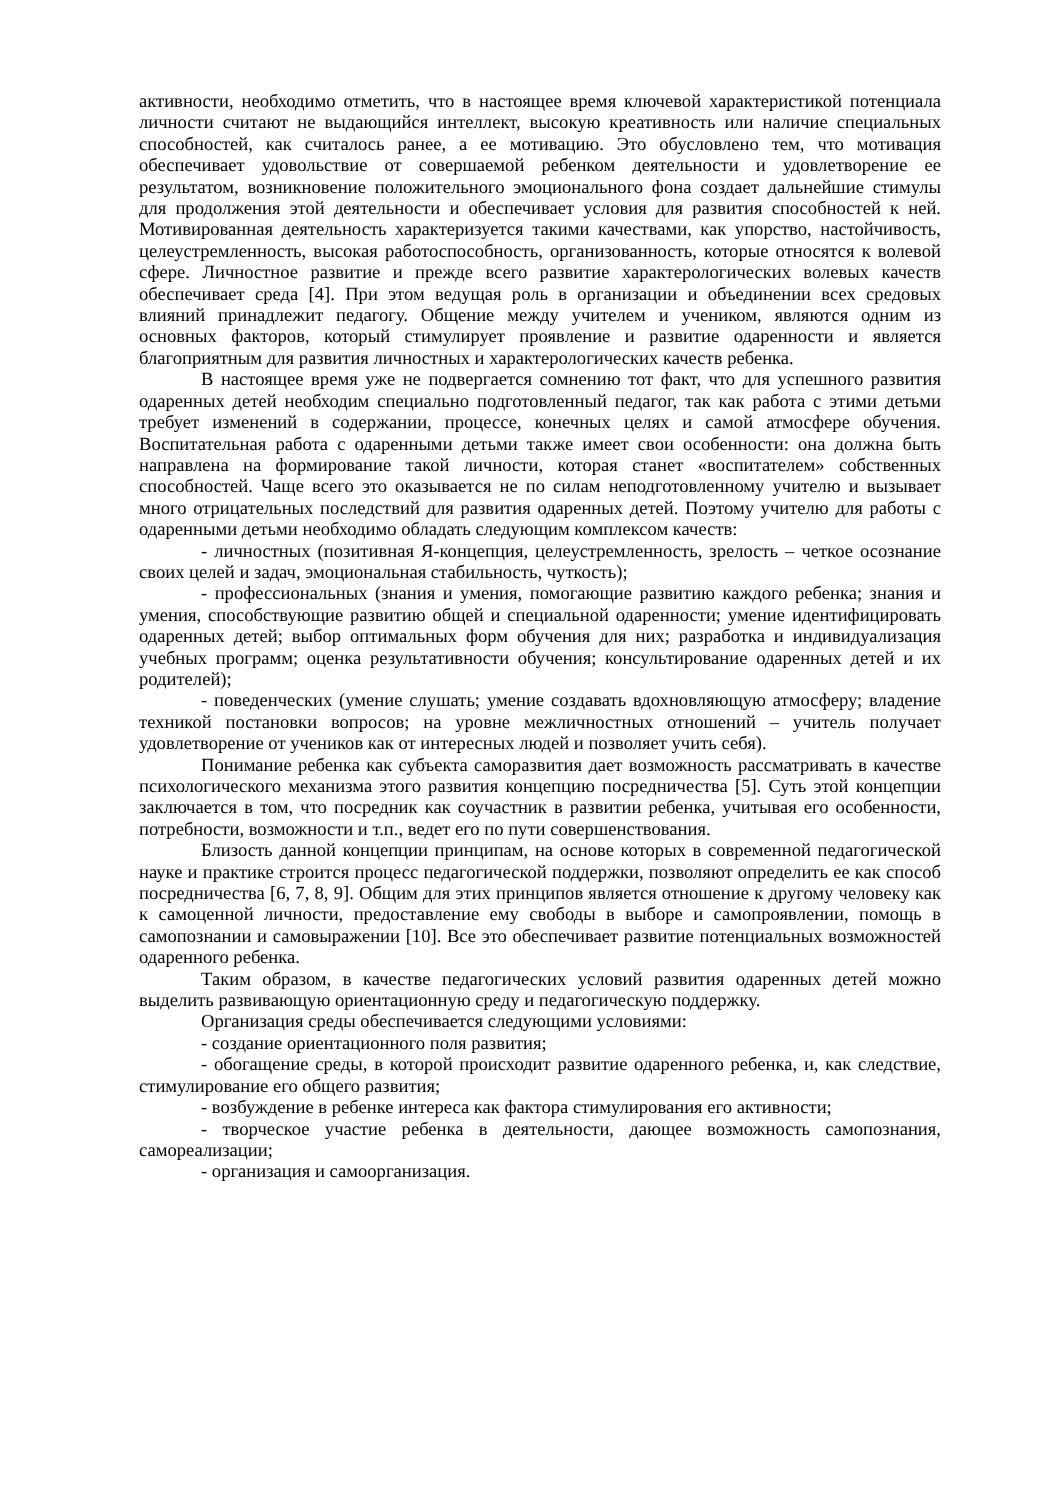активности, необходимо отметить, что в настоящее время ключевой характеристикой потенциала личности считают не выдающийся интеллект, высокую креативность или наличие специальных способностей, как считалось ранее, а ее мотивацию. Это обусловлено тем, что мотивация обеспечивает удовольствие от совершаемой ребенком деятельности и удовлетворение ее результатом, возникновение положительного эмоционального фона создает дальнейшие стимулы для продолжения этой деятельности и обеспечивает условия для развития способностей к ней. Мотивированная деятельность характеризуется такими качествами, как упорство, настойчивость, целеустремленность, высокая работоспособность, организованность, которые относятся к волевой сфере. Личностное развитие и прежде всего развитие характерологических волевых качеств обеспечивает среда [4]. При этом ведущая роль в организации и объединении всех средовых влияний принадлежит педагогу. Общение между учителем и учеником, являются одним из основных факторов, который стимулирует проявление и развитие одаренности и является благоприятным для развития личностных и характерологических качеств ребенка.
В настоящее время уже не подвергается сомнению тот факт, что для успешного развития одаренных детей необходим специально подготовленный педагог, так как работа с этими детьми требует изменений в содержании, процессе, конечных целях и самой атмосфере обучения. Воспитательная работа с одаренными детьми также имеет свои особенности: она должна быть направлена на формирование такой личности, которая станет «воспитателем» собственных способностей. Чаще всего это оказывается не по силам неподготовленному учителю и вызывает много отрицательных последствий для развития одаренных детей. Поэтому учителю для работы с одаренными детьми необходимо обладать следующим комплексом качеств:
- личностных (позитивная Я-концепция, целеустремленность, зрелость – четкое осознание своих целей и задач, эмоциональная стабильность, чуткость);
- профессиональных (знания и умения, помогающие развитию каждого ребенка; знания и умения, способствующие развитию общей и специальной одаренности; умение идентифицировать одаренных детей; выбор оптимальных форм обучения для них; разработка и индивидуализация учебных программ; оценка результативности обучения; консультирование одаренных детей и их родителей);
- поведенческих (умение слушать; умение создавать вдохновляющую атмосферу; владение техникой постановки вопросов; на уровне межличностных отношений – учитель получает удовлетворение от учеников как от интересных людей и позволяет учить себя).
Понимание ребенка как субъекта саморазвития дает возможность рассматривать в качестве психологического механизма этого развития концепцию посредничества [5]. Суть этой концепции заключается в том, что посредник как соучастник в развитии ребенка, учитывая его особенности, потребности, возможности и т.п., ведет его по пути совершенствования.
Близость данной концепции принципам, на основе которых в современной педагогической науке и практике строится процесс педагогической поддержки, позволяют определить ее как способ посредничества [6, 7, 8, 9]. Общим для этих принципов является отношение к другому человеку как к самоценной личности, предоставление ему свободы в выборе и самопроявлении, помощь в самопознании и самовыражении [10]. Все это обеспечивает развитие потенциальных возможностей одаренного ребенка.
Таким образом, в качестве педагогических условий развития одаренных детей можно выделить развивающую ориентационную среду и педагогическую поддержку.
Организация среды обеспечивается следующими условиями:
- создание ориентационного поля развития;
- обогащение среды, в которой происходит развитие одаренного ребенка, и, как следствие, стимулирование его общего развития;
- возбуждение в ребенке интереса как фактора стимулирования его активности;
- творческое участие ребенка в деятельности, дающее возможность самопознания, самореализации;
- организация и самоорганизация.